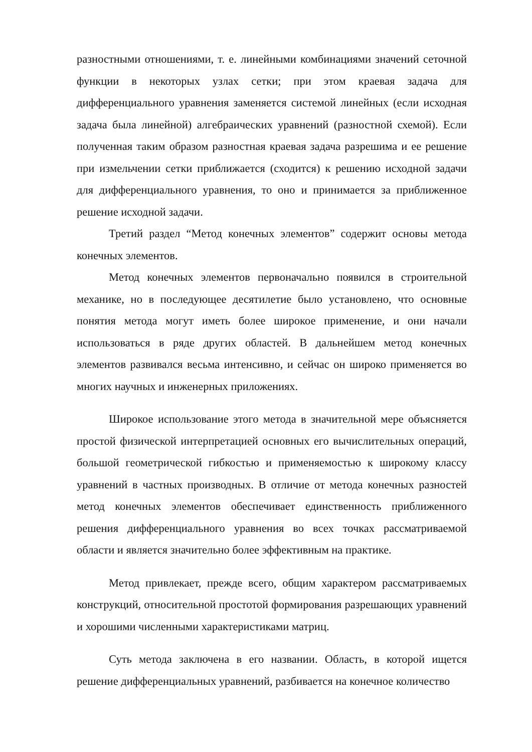разностными отношениями, т. е. линейными комбинациями значений сеточной функции в некоторых узлах сетки; при этом краевая задача для дифференциального уравнения заменяется системой линейных (если исходная задача была линейной) алгебраических уравнений (разностной схемой). Если полученная таким образом разностная краевая задача разрешима и ее решение при измельчении сетки приближается (сходится) к решению исходной задачи для дифференциального уравнения, то оно и принимается за приближенное решение исходной задачи.
Третий раздел “Метод конечных элементов” содержит основы метода конечных элементов.
Метод конечных элементов первоначально появился в строительной механике, но в последующее десятилетие было установлено, что основные понятия метода могут иметь более широкое применение, и они начали использоваться в ряде других областей. В дальнейшем метод конечных элементов развивался весьма интенсивно, и сейчас он широко применяется во многих научных и инженерных приложениях.
Широкое использование этого метода в значительной мере объясняется простой физической интерпретацией основных его вычислительных операций, большой геометрической гибкостью и применяемостью к широкому классу уравнений в частных производных. В отличие от метода конечных разностей метод конечных элементов обеспечивает единственность приближенного решения дифференциального уравнения во всех точках рассматриваемой области и является значительно более эффективным на практике.
Метод привлекает, прежде всего, общим характером рассматриваемых конструкций, относительной простотой формирования разрешающих уравнений и хорошими численными характеристиками матриц.
Суть метода заключена в его названии. Область, в которой ищется решение дифференциальных уравнений, разбивается на конечное количество